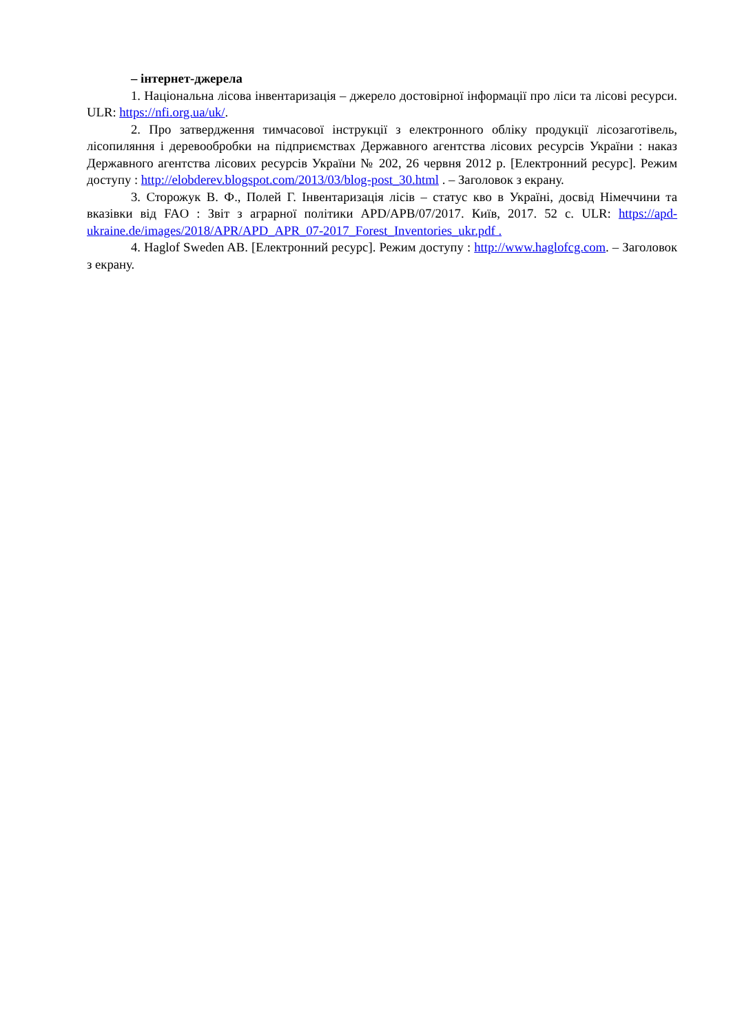– інтернет-джерела
1. Національна лісова інвентаризація – джерело достовірної інформації про ліси та лісові ресурси. ULR: https://nfi.org.ua/uk/.
2. Про затвердження тимчасової інструкції з електронного обліку продукції лісозаготівель, лісопиляння і деревообробки на підприємствах Державного агентства лісових ресурсів України : наказ Державного агентства лісових ресурсів України № 202, 26 червня 2012 р. [Електронний ресурс]. Режим доступу : http://elobderev.blogspot.com/2013/03/blog-post_30.html . – Заголовок з екрану.
3. Сторожук В. Ф., Полей Г. Інвентаризація лісів – статус кво в Україні, досвід Німеччини та вказівки від FAO : Звіт з аграрної політики APD/APB/07/2017. Київ, 2017. 52 с. ULR: https://apd-ukraine.de/images/2018/APR/APD_APR_07-2017_Forest_Inventories_ukr.pdf .
4. Haglof Sweden AB. [Електронний ресурс]. Режим доступу : http://www.haglofcg.com. – Заголовок з екрану.